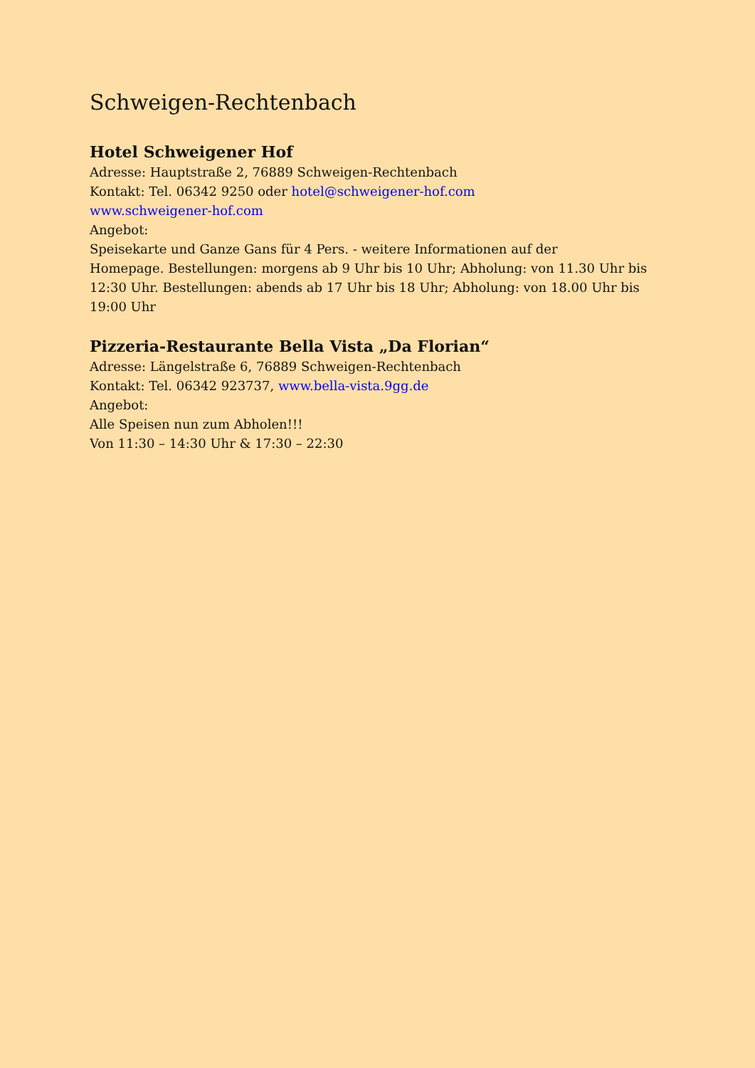Schweigen-Rechtenbach
Hotel Schweigener Hof
Adresse: Hauptstraße 2, 76889 Schweigen-Rechtenbach
Kontakt: Tel. 06342 9250 oder hotel@schweigener-hof.com
www.schweigener-hof.com
Angebot:
Speisekarte und Ganze Gans für 4 Pers. - weitere Informationen auf der
Homepage. Bestellungen: morgens ab 9 Uhr bis 10 Uhr; Abholung: von 11.30 Uhr bis 12:30 Uhr. Bestellungen: abends ab 17 Uhr bis 18 Uhr; Abholung: von 18.00 Uhr bis 19:00 Uhr
Pizzeria-Restaurante Bella Vista „Da Florian“
Adresse: Längelstraße 6, 76889 Schweigen-Rechtenbach
Kontakt: Tel. 06342 923737, www.bella-vista.9gg.de
Angebot:
Alle Speisen nun zum Abholen!!!
Von 11:30 – 14:30 Uhr & 17:30 – 22:30